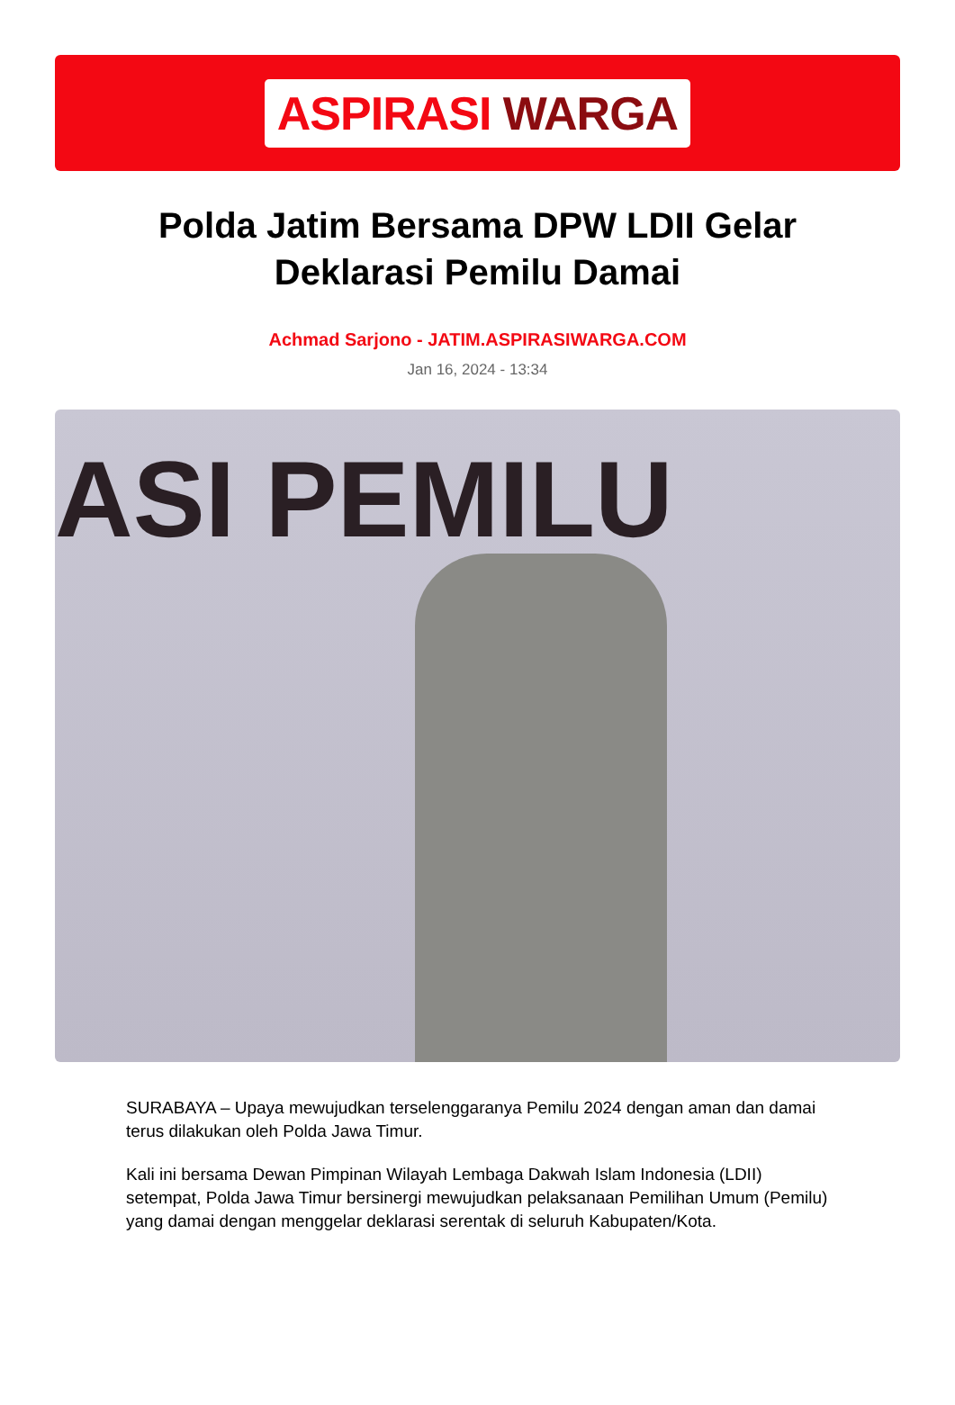ASPIRASI WARGA
Polda Jatim Bersama DPW LDII Gelar Deklarasi Pemilu Damai
Achmad Sarjono - JATIM.ASPIRASIWARGA.COM
Jan 16, 2024 - 13:34
ASI PEMILU
SURABAYA – Upaya mewujudkan terselenggaranya Pemilu 2024 dengan aman dan damai terus dilakukan oleh Polda Jawa Timur.
Kali ini bersama Dewan Pimpinan Wilayah Lembaga Dakwah Islam Indonesia (LDII) setempat, Polda Jawa Timur bersinergi mewujudkan pelaksanaan Pemilihan Umum (Pemilu) yang damai dengan menggelar deklarasi serentak di seluruh Kabupaten/Kota.